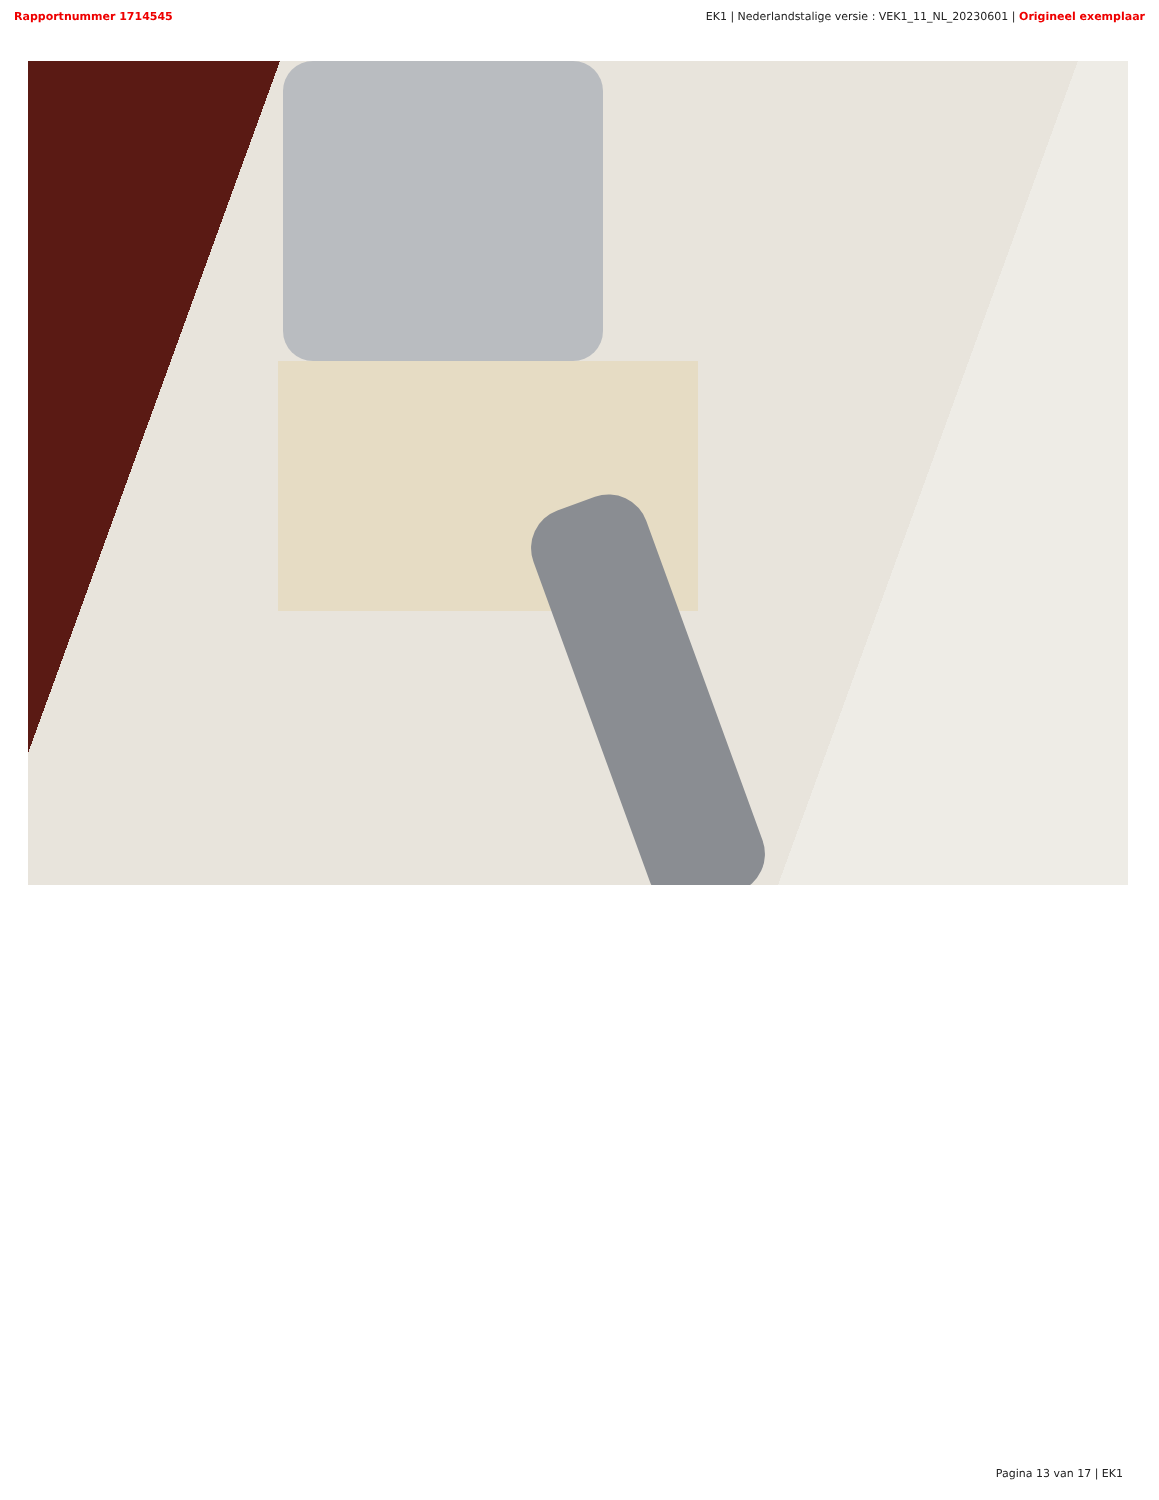Rapportnummer 1714545 EK1 | Nederlandstalige versie : VEK1_11_NL_20230601 | Origineel exemplaar
Pagina 13 van 17 | EK1